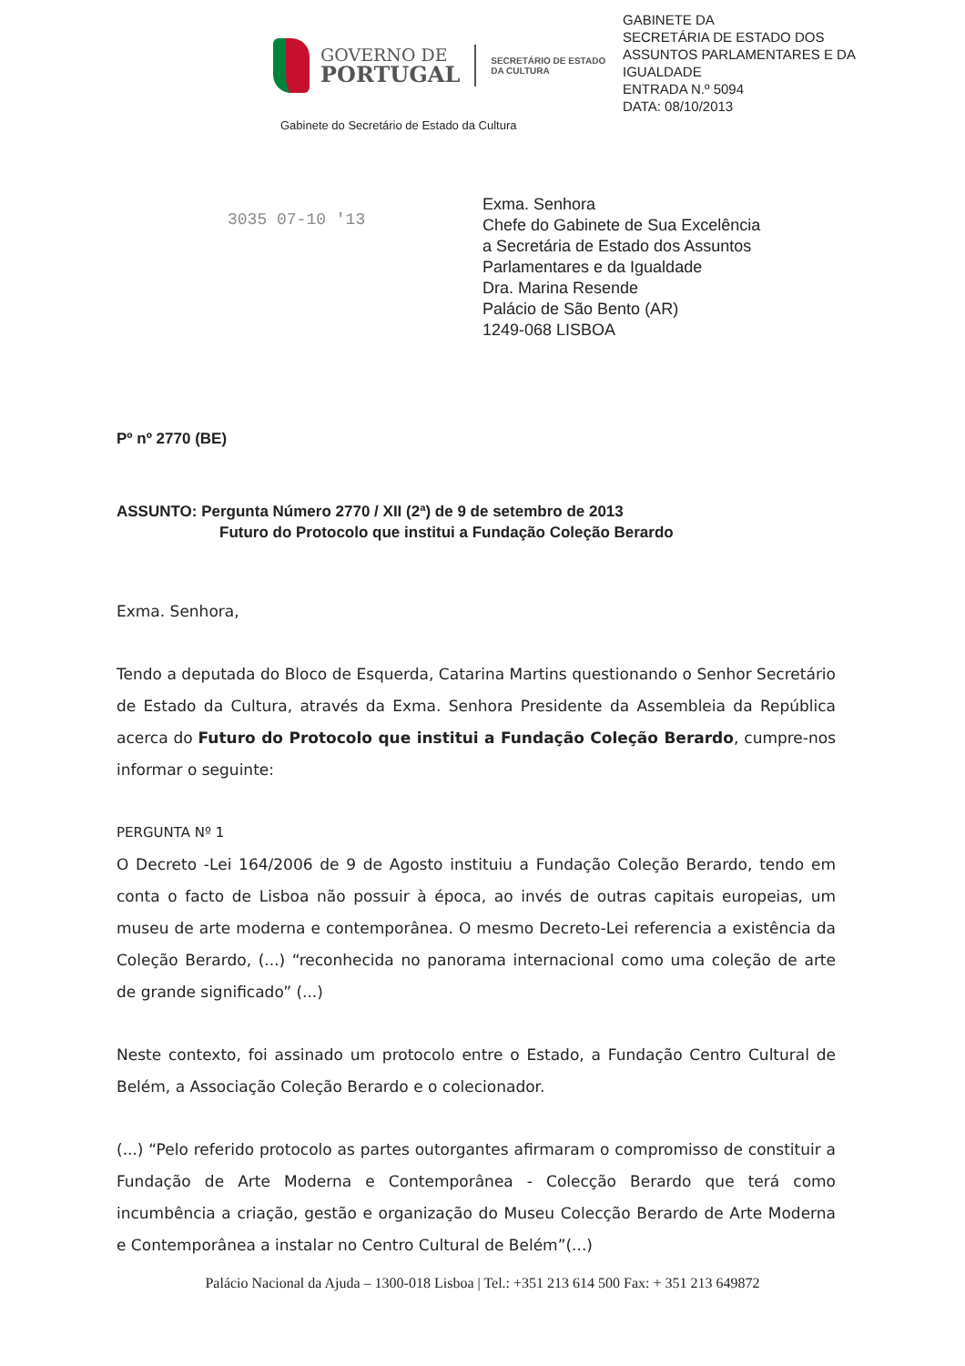GOVERNO DE
PORTUGAL
SECRETÁRIO DE ESTADO
DA CULTURA
Gabinete do Secretário de Estado da Cultura
GABINETE DA
SECRETÁRIA DE ESTADO DOS
ASSUNTOS PARLAMENTARES E DA
IGUALDADE
ENTRADA N.º 5094
DATA: 08/10/2013
3035 07-10 '13
Exma. Senhora
Chefe do Gabinete de Sua Excelência
a Secretária de Estado dos Assuntos
Parlamentares e da Igualdade
Dra. Marina Resende
Palácio de São Bento (AR)
1249-068 LISBOA
Pº nº 2770 (BE)
ASSUNTO: Pergunta Número 2770 / XII (2ª) de 9 de setembro de 2013
Futuro do Protocolo que institui a Fundação Coleção Berardo
Exma. Senhora,
Tendo a deputada do Bloco de Esquerda, Catarina Martins questionando o Senhor Secretário de Estado da Cultura, através da Exma. Senhora Presidente da Assembleia da República acerca do Futuro do Protocolo que institui a Fundação Coleção Berardo, cumpre-nos informar o seguinte:
PERGUNTA Nº 1
O Decreto -Lei 164/2006 de 9 de Agosto instituiu a Fundação Coleção Berardo, tendo em conta o facto de Lisboa não possuir à época, ao invés de outras capitais europeias, um museu de arte moderna e contemporânea. O mesmo Decreto-Lei referencia a existência da Coleção Berardo, (...) “reconhecida no panorama internacional como uma coleção de arte de grande significado” (...)
Neste contexto, foi assinado um protocolo entre o Estado, a Fundação Centro Cultural de Belém, a Associação Coleção Berardo e o colecionador.
(...) “Pelo referido protocolo as partes outorgantes afirmaram o compromisso de constituir a Fundação de Arte Moderna e Contemporânea - Colecção Berardo que terá como incumbência a criação, gestão e organização do Museu Colecção Berardo de Arte Moderna e Contemporânea a instalar no Centro Cultural de Belém”(...)
Palácio Nacional da Ajuda – 1300-018 Lisboa | Tel.: +351 213 614 500 Fax: + 351 213 649872